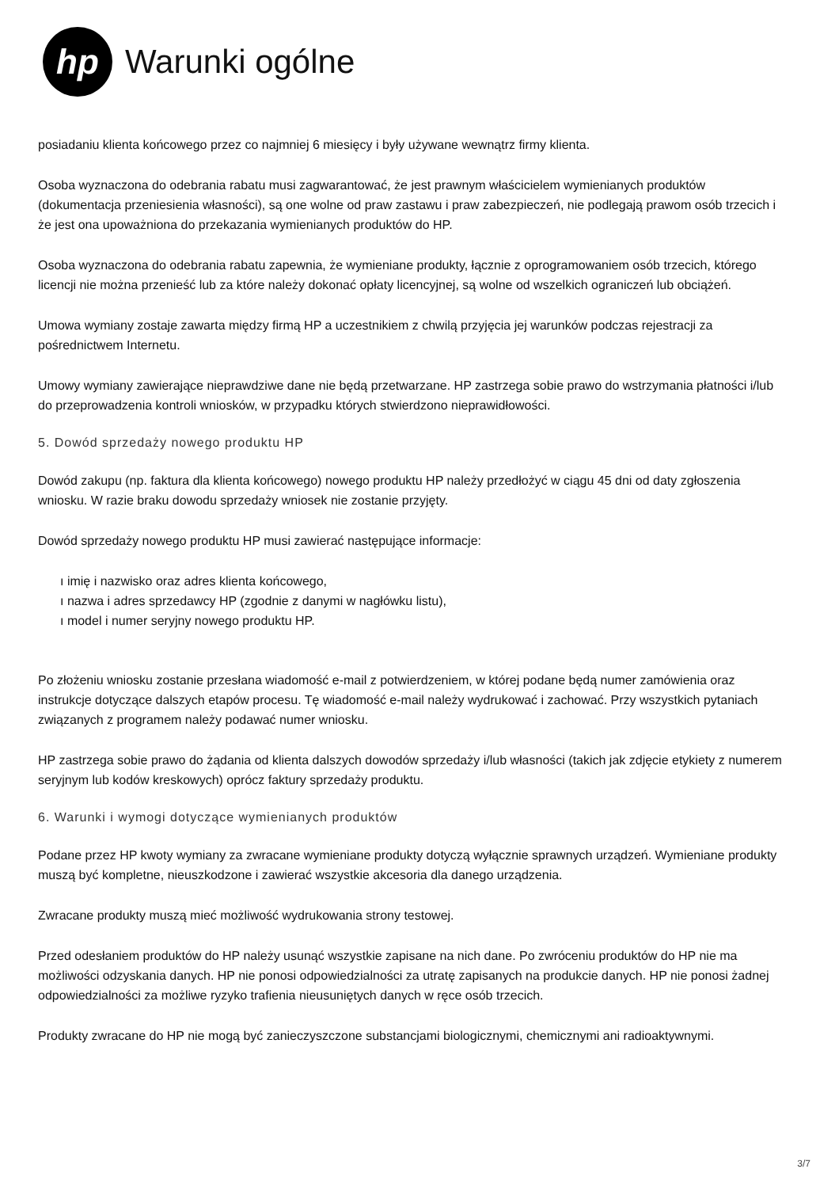hp
Warunki ogólne
posiadaniu klienta końcowego przez co najmniej 6 miesięcy i były używane wewnątrz firmy klienta.
Osoba wyznaczona do odebrania rabatu musi zagwarantować, że jest prawnym właścicielem wymienianych produktów (dokumentacja przeniesienia własności), są one wolne od praw zastawu i praw zabezpieczeń, nie podlegają prawom osób trzecich i że jest ona upoważniona do przekazania wymienianych produktów do HP.
Osoba wyznaczona do odebrania rabatu zapewnia, że wymieniane produkty, łącznie z oprogramowaniem osób trzecich, którego licencji nie można przenieść lub za które należy dokonać opłaty licencyjnej, są wolne od wszelkich ograniczeń lub obciążeń.
Umowa wymiany zostaje zawarta między firmą HP a uczestnikiem z chwilą przyjęcia jej warunków podczas rejestracji za pośrednictwem Internetu.
Umowy wymiany zawierające nieprawdziwe dane nie będą przetwarzane. HP zastrzega sobie prawo do wstrzymania płatności i/lub do przeprowadzenia kontroli wniosków, w przypadku których stwierdzono nieprawidłowości.
5. Dowód sprzedaży nowego produktu HP
Dowód zakupu (np. faktura dla klienta końcowego) nowego produktu HP należy przedłożyć w ciągu 45 dni od daty zgłoszenia wniosku. W razie braku dowodu sprzedaży wniosek nie zostanie przyjęty.
Dowód sprzedaży nowego produktu HP musi zawierać następujące informacje:
ı imię i nazwisko oraz adres klienta końcowego,
ı nazwa i adres sprzedawcy HP (zgodnie z danymi w nagłówku listu),
ı model i numer seryjny nowego produktu HP.
Po złożeniu wniosku zostanie przesłana wiadomość e-mail z potwierdzeniem, w której podane będą numer zamówienia oraz instrukcje dotyczące dalszych etapów procesu. Tę wiadomość e-mail należy wydrukować i zachować. Przy wszystkich pytaniach związanych z programem należy podawać numer wniosku.
HP zastrzega sobie prawo do żądania od klienta dalszych dowodów sprzedaży i/lub własności (takich jak zdjęcie etykiety z numerem seryjnym lub kodów kreskowych) oprócz faktury sprzedaży produktu.
6. Warunki i wymogi dotyczące wymienianych produktów
Podane przez HP kwoty wymiany za zwracane wymieniane produkty dotyczą wyłącznie sprawnych urządzeń. Wymieniane produkty muszą być kompletne, nieuszkodzone i zawierać wszystkie akcesoria dla danego urządzenia.
Zwracane produkty muszą mieć możliwość wydrukowania strony testowej.
Przed odesłaniem produktów do HP należy usunąć wszystkie zapisane na nich dane. Po zwróceniu produktów do HP nie ma możliwości odzyskania danych. HP nie ponosi odpowiedzialności za utratę zapisanych na produkcie danych. HP nie ponosi żadnej odpowiedzialności za możliwe ryzyko trafienia nieusuniętych danych w ręce osób trzecich.
Produkty zwracane do HP nie mogą być zanieczyszczone substancjami biologicznymi, chemicznymi ani radioaktywnymi.
3/7